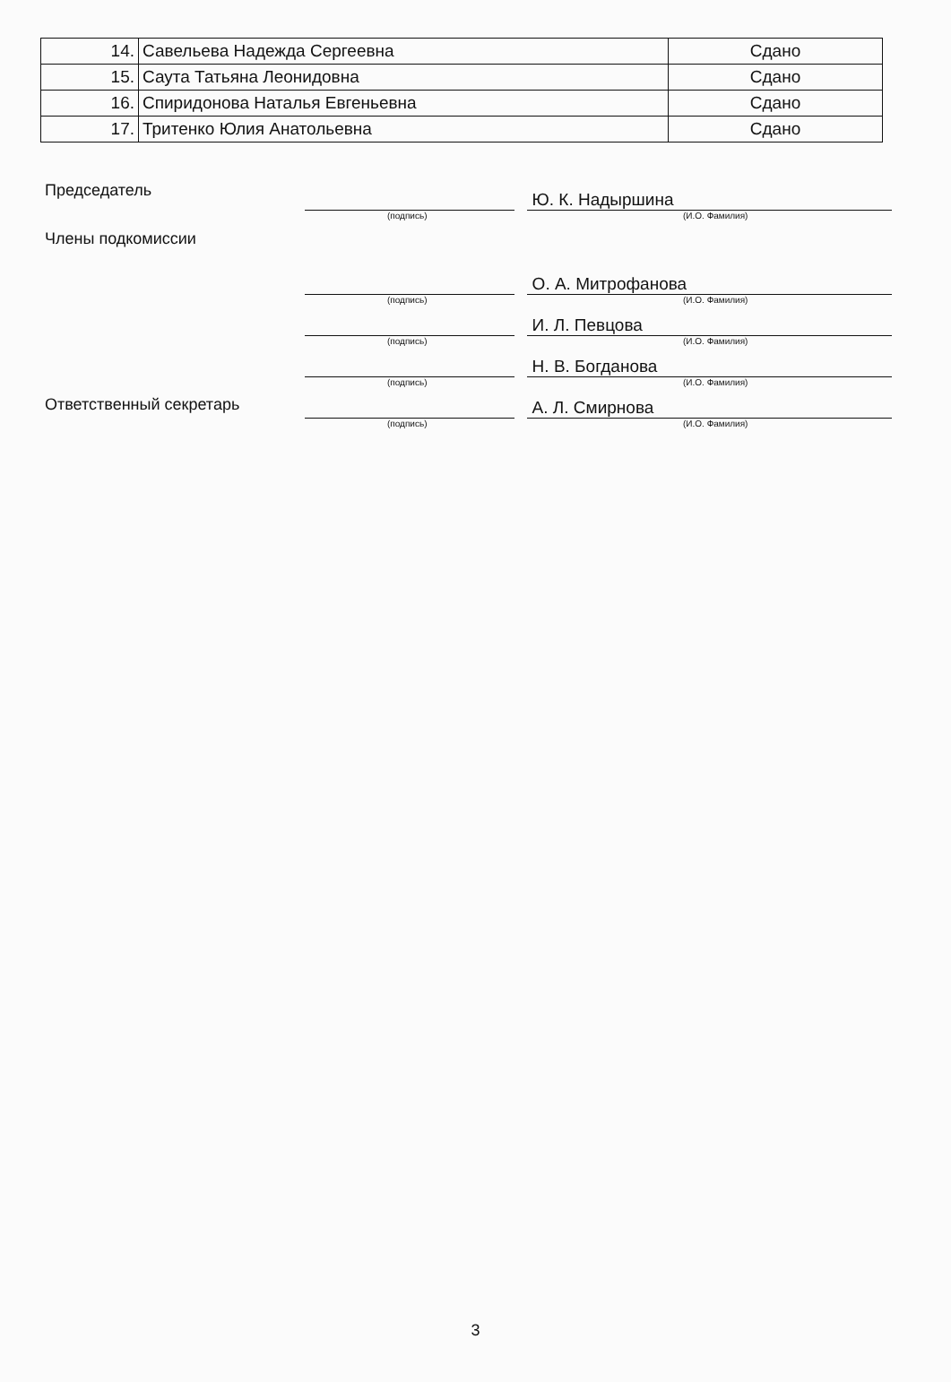| 14. | Савельева Надежда Сергеевна | Сдано |
| 15. | Саута Татьяна Леонидовна | Сдано |
| 16. | Спиридонова Наталья Евгеньевна | Сдано |
| 17. | Тритенко Юлия Анатольевна | Сдано |
Председатель
Ю. К. Надыршина
(подпись) (И.О. Фамилия)
Члены подкомиссии
О. А. Митрофанова
(подпись) (И.О. Фамилия)
И. Л. Певцова
(подпись) (И.О. Фамилия)
Н. В. Богданова
(подпись) (И.О. Фамилия)
Ответственный секретарь
А. Л. Смирнова
(подпись) (И.О. Фамилия)
3